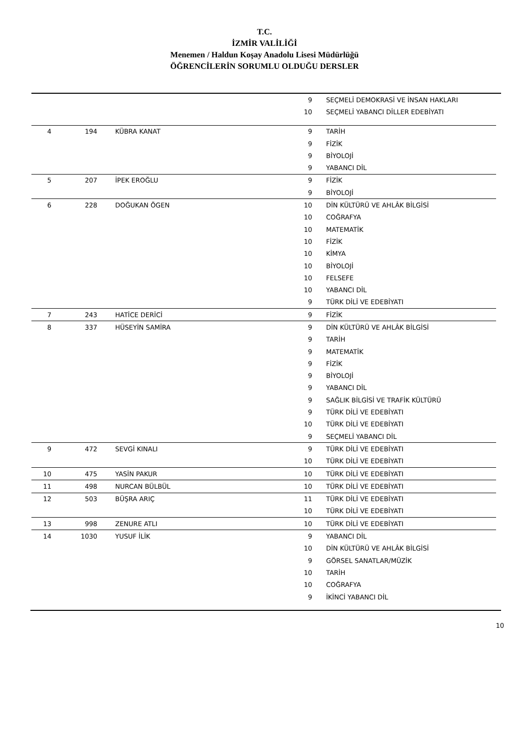T.C.
İZMİR VALİLİĞİ
Menemen / Haldun Koşay Anadolu Lisesi Müdürlüğü
ÖĞRENCİLERİN SORUMLU OLDUĞU DERSLER
| | | | | 9 | SEÇMELİ DEMOKRASİ VE İNSAN HAKLARI |
| | | | | 10 | SEÇMELİ YABANCI DİLLER EDEBİYATI |
| 4 | 194 | | KÜBRA KANAT | 9 | TARİH |
| | | | | 9 | FİZİK |
| | | | | 9 | BİYOLOJİ |
| | | | | 9 | YABANCI DİL |
| 5 | 207 | | İPEK EROĞLU | 9 | FİZİK |
| | | | | 9 | BİYOLOJİ |
| 6 | 228 | | DOĞUKAN ÖGEN | 10 | DİN KÜLTÜRÜ VE AHLÂK BİLGİSİ |
| | | | | 10 | COĞRAFYA |
| | | | | 10 | MATEMATİK |
| | | | | 10 | FİZİK |
| | | | | 10 | KİMYA |
| | | | | 10 | BİYOLOJİ |
| | | | | 10 | FELSEFE |
| | | | | 10 | YABANCI DİL |
| | | | | 9 | TÜRK DİLİ VE EDEBİYATI |
| 7 | 243 | | HATİCE DERİCİ | 9 | FİZİK |
| 8 | 337 | | HÜSEYİN SAMİRA | 9 | DİN KÜLTÜRÜ VE AHLÂK BİLGİSİ |
| | | | | 9 | TARİH |
| | | | | 9 | MATEMATİK |
| | | | | 9 | FİZİK |
| | | | | 9 | BİYOLOJİ |
| | | | | 9 | YABANCI DİL |
| | | | | 9 | SAĞLIK BİLGİSİ VE TRAFİK KÜLTÜRÜ |
| | | | | 9 | TÜRK DİLİ VE EDEBİYATI |
| | | | | 10 | TÜRK DİLİ VE EDEBİYATI |
| | | | | 9 | SEÇMELİ YABANCI DİL |
| 9 | 472 | | SEVGİ KINALI | 9 | TÜRK DİLİ VE EDEBİYATI |
| | | | | 10 | TÜRK DİLİ VE EDEBİYATI |
| 10 | 475 | | YASİN PAKUR | 10 | TÜRK DİLİ VE EDEBİYATI |
| 11 | 498 | | NURCAN BÜLBÜL | 10 | TÜRK DİLİ VE EDEBİYATI |
| 12 | 503 | | BÜŞRA ARIÇ | 11 | TÜRK DİLİ VE EDEBİYATI |
| | | | | 10 | TÜRK DİLİ VE EDEBİYATI |
| 13 | 998 | | ZENURE ATLI | 10 | TÜRK DİLİ VE EDEBİYATI |
| 14 | 1030 | | YUSUF İLİK | 9 | YABANCI DİL |
| | | | | 10 | DİN KÜLTÜRÜ VE AHLÂK BİLGİSİ |
| | | | | 9 | GÖRSEL SANATLAR/MÜZİK |
| | | | | 10 | TARİH |
| | | | | 10 | COĞRAFYA |
| | | | | 9 | İKİNCİ YABANCI DİL |
10